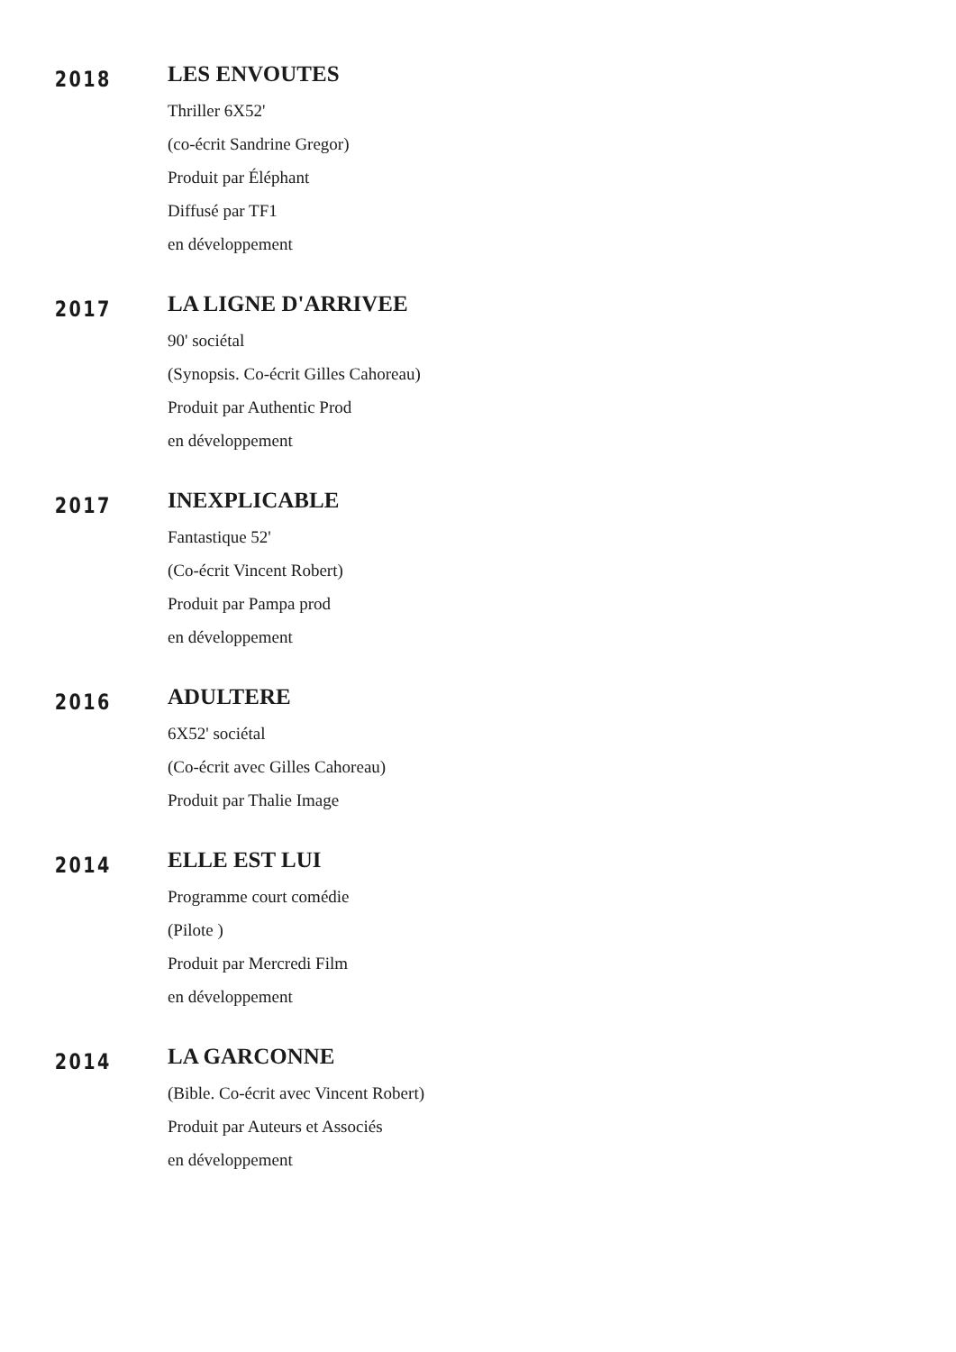2018
LES ENVOUTES
Thriller 6X52'
(co-écrit Sandrine Gregor)
Produit par Éléphant
Diffusé par TF1
en développement
2017
LA LIGNE D'ARRIVEE
90' sociétal
(Synopsis. Co-écrit Gilles Cahoreau)
Produit par Authentic Prod
en développement
2017
INEXPLICABLE
Fantastique 52'
(Co-écrit Vincent Robert)
Produit par Pampa prod
en développement
2016
ADULTERE
6X52' sociétal
(Co-écrit avec Gilles Cahoreau)
Produit par Thalie Image
2014
ELLE EST LUI
Programme court comédie
(Pilote )
Produit par Mercredi Film
en développement
2014
LA GARCONNE
(Bible. Co-écrit avec Vincent Robert)
Produit par Auteurs et Associés
en développement